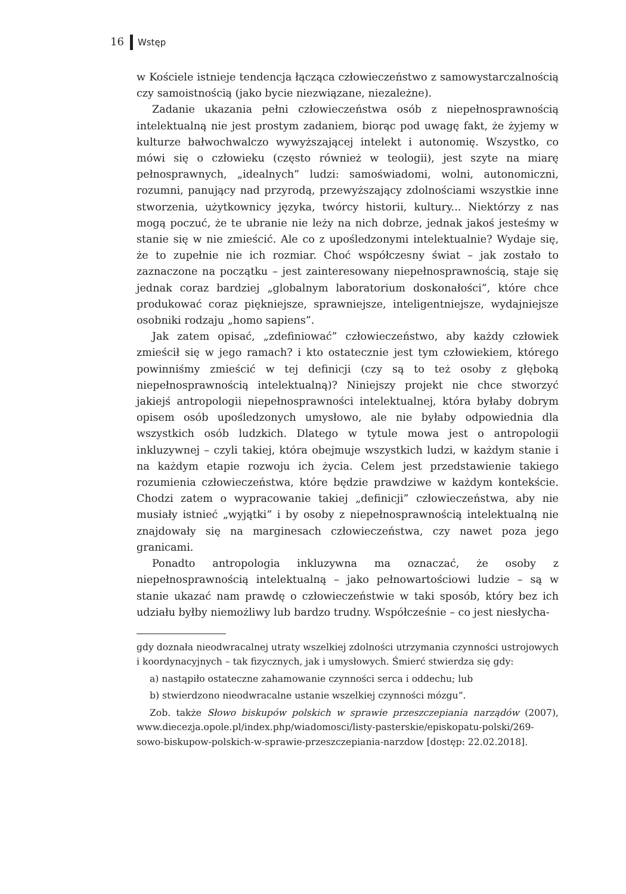16 Wstęp
w Kościele istnieje tendencja łącząca człowieczeństwo z samowystarczalnością czy samoistnością (jako bycie niezwiązane, niezależne).
Zadanie ukazania pełni człowieczeństwa osób z niepełnosprawnością intelektualną nie jest prostym zadaniem, biorąc pod uwagę fakt, że żyjemy w kulturze bałwochwalczo wywyższającej intelekt i autonomię. Wszystko, co mówi się o człowieku (często również w teologii), jest szyte na miarę pełnosprawnych, „idealnych” ludzi: samoświadomi, wolni, autonomiczni, rozumni, panujący nad przyrodą, przewyższający zdolnościami wszystkie inne stworzenia, użytkownicy języka, twórcy historii, kultury... Niektórzy z nas mogą poczuć, że te ubranie nie leży na nich dobrze, jednak jakoś jesteśmy w stanie się w nie zmieścić. Ale co z upośledzonymi intelektualnie? Wydaje się, że to zupełnie nie ich rozmiar. Choć współczesny świat – jak zostało to zaznaczone na początku – jest zainteresowany niepełnosprawnością, staje się jednak coraz bardziej „globalnym laboratorium doskonałości”, które chce produkować coraz piękniejsze, sprawniejsze, inteligentniejsze, wydajniejsze osobniki rodzaju „homo sapiens”.
Jak zatem opisać, „zdefiniować” człowieczeństwo, aby każdy człowiek zmieścił się w jego ramach? i kto ostatecznie jest tym człowiekiem, którego powinniśmy zmieścić w tej definicji (czy są to też osoby z głęboką niepełnosprawnością intelektualną)? Niniejszy projekt nie chce stworzyć jakiejś antropologii niepełnosprawności intelektualnej, która byłaby dobrym opisem osób upośledzonych umysłowo, ale nie byłaby odpowiednia dla wszystkich osób ludzkich. Dlatego w tytule mowa jest o antropologii inkluzywnej – czyli takiej, która obejmuje wszystkich ludzi, w każdym stanie i na każdym etapie rozwoju ich życia. Celem jest przedstawienie takiego rozumienia człowieczeństwa, które będzie prawdziwe w każdym kontekście. Chodzi zatem o wypracowanie takiej „definicji” człowieczeństwa, aby nie musiały istnieć „wyjątki” i by osoby z niepełnosprawnością intelektualną nie znajdowały się na marginesach człowieczeństwa, czy nawet poza jego granicami.
Ponadto antropologia inkluzywna ma oznaczać, że osoby z niepełnosprawnością intelektualną – jako pełnowartościowi ludzie – są w stanie ukazać nam prawdę o człowieczeństwie w taki sposób, który bez ich udziału byłby niemożliwy lub bardzo trudny. Współcześnie – co jest niesłycha-
gdy doznała nieodwracalnej utraty wszelkiej zdolności utrzymania czynności ustrojowych i koordynacyjnych – tak fizycznych, jak i umysłowych. Śmierć stwierdza się gdy:
a) nastąpiło ostateczne zahamowanie czynności serca i oddechu; lub
b) stwierdzono nieodwracalne ustanie wszelkiej czynności mózgu”.
Zob. także Słowo biskupów polskich w sprawie przeszczepiania narządów (2007), www.diecezja.opole.pl/index.php/wiadomosci/listy-pasterskie/episkopatu-polski/269-sowo-biskupow-polskich-w-sprawie-przeszczepiania-narzdow [dostęp: 22.02.2018].